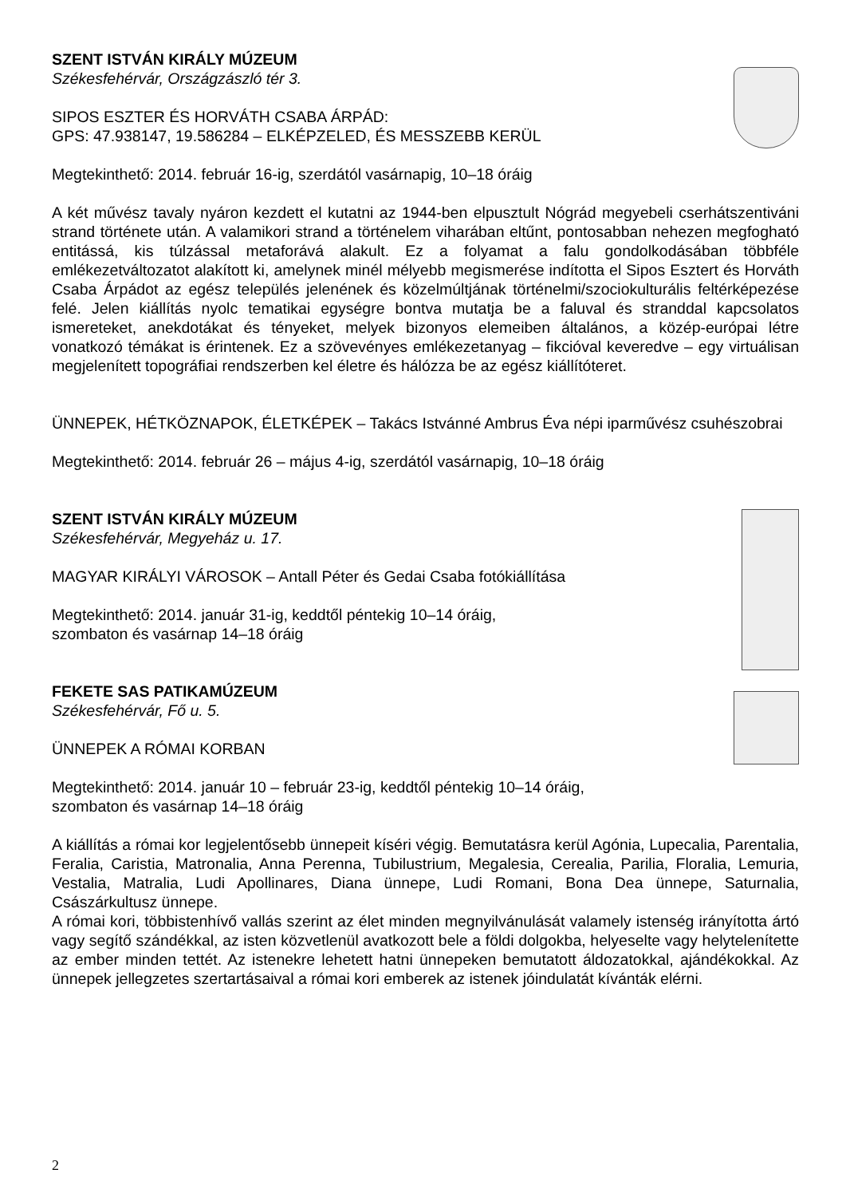SZENT ISTVÁN KIRÁLY MÚZEUM
Székesfehérvár, Országzászló tér 3.
SIPOS ESZTER ÉS HORVÁTH CSABA ÁRPÁD:
GPS: 47.938147, 19.586284 – ELKÉPZELED, ÉS MESSZEBB KERÜL
Megtekinthető: 2014. február 16-ig, szerdától vasárnapig, 10–18 óráig
A két művész tavaly nyáron kezdett el kutatni az 1944-ben elpusztult Nógrád megyebeli cserhátszentiváni strand története után. A valamikori strand a történelem viharában eltűnt, pontosabban nehezen megfogható entitássá, kis túlzással metaforává alakult. Ez a folyamat a falu gondolkodásában többféle emlékezetváltozatot alakított ki, amelynek minél mélyebb megismerése indította el Sipos Esztert és Horváth Csaba Árpádot az egész település jelenének és közelmúltjának történelmi/szociokulturális feltérképezése felé. Jelen kiállítás nyolc tematikai egységre bontva mutatja be a faluval és stranddal kapcsolatos ismereteket, anekdotákat és tényeket, melyek bizonyos elemeiben általános, a közép-európai létre vonatkozó témákat is érintenek. Ez a szövevényes emlékezetanyag – fikcióval keveredve – egy virtuálisan megjelenített topográfiai rendszerben kel életre és hálózza be az egész kiállítóteret.
ÜNNEPEK, HÉTKÖZNAPOK, ÉLETKÉPEK – Takács Istvánné Ambrus Éva népi iparművész csuhészobrai
Megtekinthető: 2014. február 26 – május 4-ig, szerdától vasárnapig, 10–18 óráig
SZENT ISTVÁN KIRÁLY MÚZEUM
Székesfehérvár, Megyeház u. 17.
MAGYAR KIRÁLYI VÁROSOK – Antall Péter és Gedai Csaba fotókiállítása
Megtekinthető: 2014. január 31-ig, keddtől péntekig 10–14 óráig,
szombaton és vasárnap 14–18 óráig
FEKETE SAS PATIKAMÚZEUM
Székesfehérvár, Fő u. 5.
ÜNNEPEK A RÓMAI KORBAN
Megtekinthető: 2014. január 10 – február 23-ig, keddtől péntekig 10–14 óráig,
szombaton és vasárnap 14–18 óráig
A kiállítás a római kor legjelentősebb ünnepeit kíséri végig. Bemutatásra kerül Agónia, Lupecalia, Parentalia, Feralia, Caristia, Matronalia, Anna Perenna, Tubilustrium, Megalesia, Cerealia, Parilia, Floralia, Lemuria, Vestalia, Matralia, Ludi Apollinares, Diana ünnepe, Ludi Romani, Bona Dea ünnepe, Saturnalia, Császárkultusz ünnepe.
A római kori, többistenhívő vallás szerint az élet minden megnyilvánulását valamely istenség irányította ártó vagy segítő szándékkal, az isten közvetlenül avatkozott bele a földi dolgokba, helyeselte vagy helytelenítette az ember minden tettét. Az istenekre lehetett hatni ünnepeken bemutatott áldozatokkal, ajándékokkal. Az ünnepek jellegzetes szertartásaival a római kori emberek az istenek jóindulatát kívánták elérni.
2